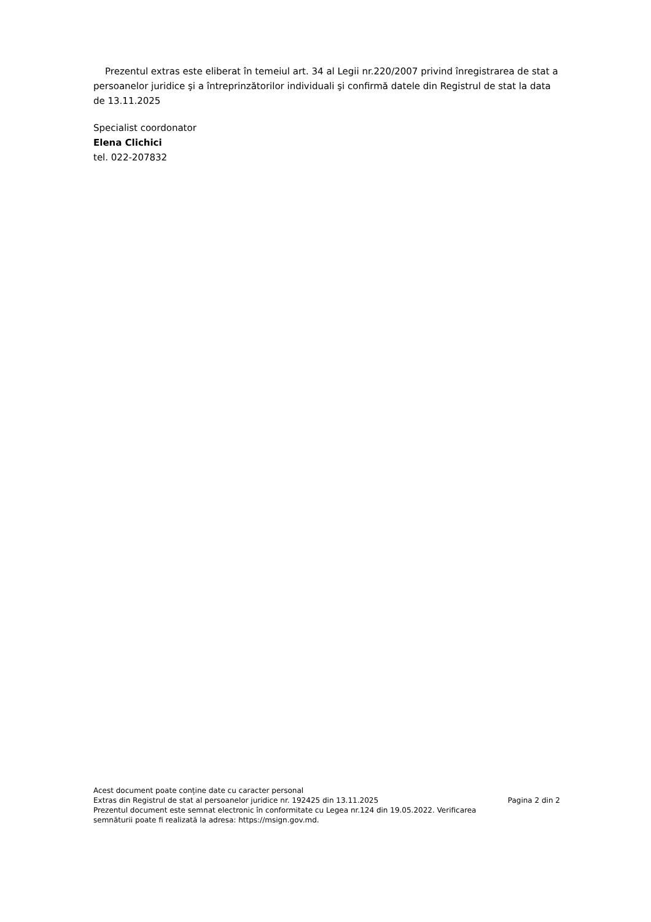Prezentul extras este eliberat în temeiul art. 34 al Legii nr.220/2007 privind înregistrarea de stat a persoanelor juridice şi a întreprinzătorilor individuali şi confirmă datele din Registrul de stat la data de 13.11.2025
Specialist coordonator
Elena Clichici
tel. 022-207832
Acest document poate conține date cu caracter personal
Extras din Registrul de stat al persoanelor juridice nr. 192425 din 13.11.2025
Prezentul document este semnat electronic în conformitate cu Legea nr.124 din 19.05.2022. Verificarea semnăturii poate fi realizată la adresa: https://msign.gov.md.
Pagina 2 din 2